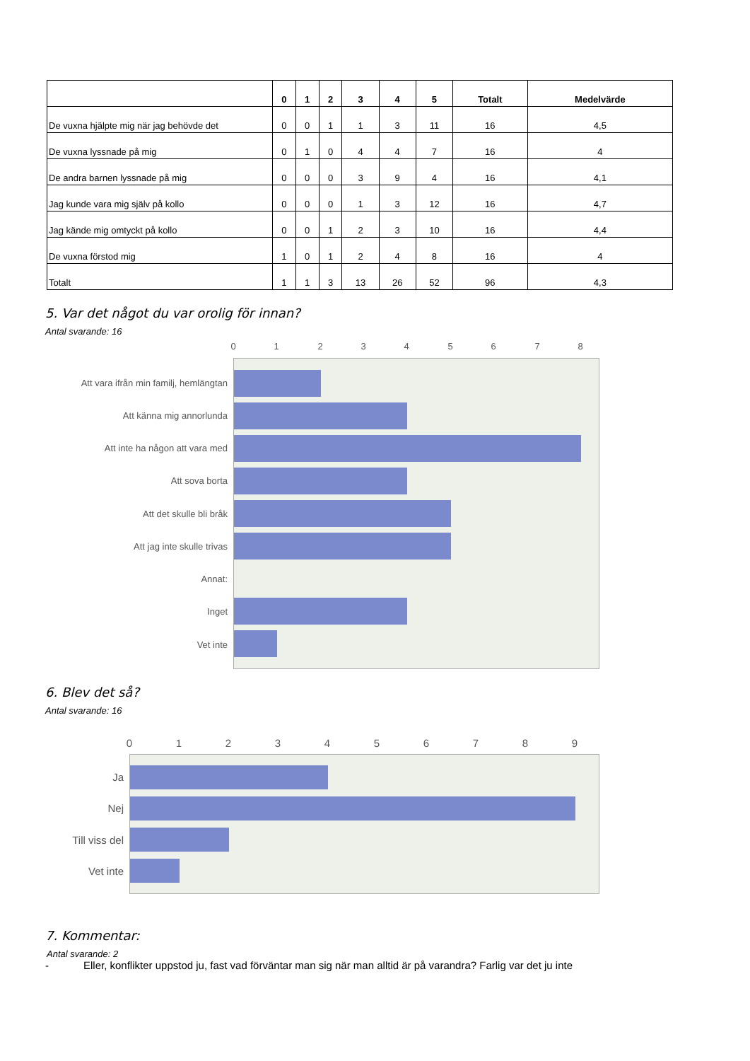| | 0 | 1 | 2 | 3 | 4 | 5 | Totalt | Medelvärde |
| --- | --- | --- | --- | --- | --- | --- | --- | --- |
| De vuxna hjälpte mig när jag behövde det | 0 | 0 | 1 | 1 | 3 | 11 | 16 | 4,5 |
| De vuxna lyssnade på mig | 0 | 1 | 0 | 4 | 4 | 7 | 16 | 4 |
| De andra barnen lyssnade på mig | 0 | 0 | 0 | 3 | 9 | 4 | 16 | 4,1 |
| Jag kunde vara mig själv på kollo | 0 | 0 | 0 | 1 | 3 | 12 | 16 | 4,7 |
| Jag kände mig omtyckt på kollo | 0 | 0 | 1 | 2 | 3 | 10 | 16 | 4,4 |
| De vuxna förstod mig | 1 | 0 | 1 | 2 | 4 | 8 | 16 | 4 |
| Totalt | 1 | 1 | 3 | 13 | 26 | 52 | 96 | 4,3 |
5. Var det något du var orolig för innan?
Antal svarande: 16
0 1 2 3 4 5 6 7 8
Att vara ifrån min familj, hemlängtan
Att känna mig annorlunda
Att inte ha någon att vara med
Att sova borta
Att det skulle bli bråk
Att jag inte skulle trivas
Annat:
Inget
Vet inte
6. Blev det så?
Antal svarande: 16
0 1 2 3 4 5 6 7 8 9
Ja
Nej
Till viss del
Vet inte
7. Kommentar:
Antal svarande: 2
- Eller, konflikter uppstod ju, fast vad förväntar man sig när man alltid är på varandra? Farlig var det ju inte